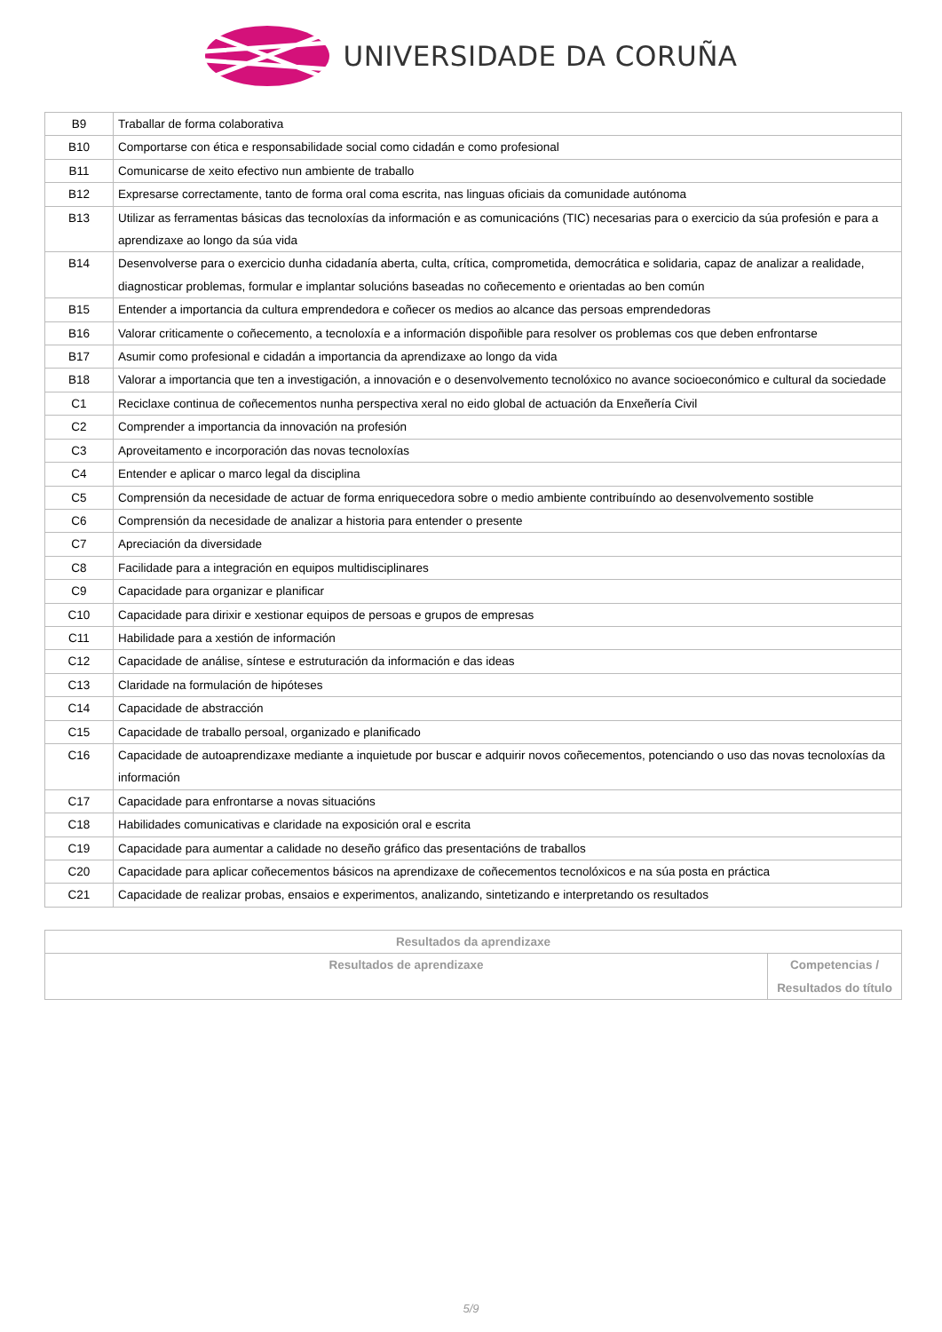UNIVERSIDADE DA CORUÑA
| B9 | Traballar de forma colaborativa |
| B10 | Comportarse con ética e responsabilidade social como cidadán e como profesional |
| B11 | Comunicarse de xeito efectivo nun ambiente de traballo |
| B12 | Expresarse correctamente, tanto de forma oral coma escrita, nas linguas oficiais da comunidade autónoma |
| B13 | Utilizar as ferramentas básicas das tecnoloxías da información e as comunicacións (TIC) necesarias para o exercicio da súa profesión e para a aprendizaxe ao longo da súa vida |
| B14 | Desenvolverse para o exercicio dunha cidadanía aberta, culta, crítica, comprometida, democrática e solidaria, capaz de analizar a realidade, diagnosticar problemas, formular e implantar solucións baseadas no coñecemento e orientadas ao ben común |
| B15 | Entender a importancia da cultura emprendedora e coñecer os medios ao alcance das persoas emprendedoras |
| B16 | Valorar criticamente o coñecemento, a tecnoloxía e a información dispoñible para resolver os problemas cos que deben enfrontarse |
| B17 | Asumir como profesional e cidadán a importancia da aprendizaxe ao longo da vida |
| B18 | Valorar a importancia que ten a investigación, a innovación e o desenvolvemento tecnolóxico no avance socioeconómico e cultural da sociedade |
| C1 | Reciclaxe continua de coñecementos nunha perspectiva xeral no eido global de actuación da Enxeñería Civil |
| C2 | Comprender a importancia da innovación na profesión |
| C3 | Aproveitamento e incorporación das novas tecnoloxías |
| C4 | Entender e aplicar o marco legal da disciplina |
| C5 | Comprensión da necesidade de actuar de forma enriquecedora sobre o medio ambiente contribuíndo ao desenvolvemento sostible |
| C6 | Comprensión da necesidade de analizar a historia para entender o presente |
| C7 | Apreciación da diversidade |
| C8 | Facilidade para a integración en equipos multidisciplinares |
| C9 | Capacidade para organizar e planificar |
| C10 | Capacidade para dirixir e xestionar equipos de persoas e grupos de empresas |
| C11 | Habilidade para a xestión de información |
| C12 | Capacidade de análise, síntese e estruturación da información e das ideas |
| C13 | Claridade na formulación de hipóteses |
| C14 | Capacidade de abstracción |
| C15 | Capacidade de traballo persoal, organizado e planificado |
| C16 | Capacidade de autoaprendizaxe mediante a inquietude por buscar e adquirir novos coñecementos, potenciando o uso das novas tecnoloxías da información |
| C17 | Capacidade para enfrontarse a novas situacións |
| C18 | Habilidades comunicativas e claridade na exposición oral e escrita |
| C19 | Capacidade para aumentar a calidade no deseño gráfico das presentacións de traballos |
| C20 | Capacidade para aplicar coñecementos básicos na aprendizaxe de coñecementos tecnolóxicos e na súa posta en práctica |
| C21 | Capacidade de realizar probas, ensaios e experimentos, analizando, sintetizando e interpretando os resultados |
| Resultados da aprendizaxe | |
| --- | --- |
| Resultados de aprendizaxe | Competencias / Resultados do título |
5/9